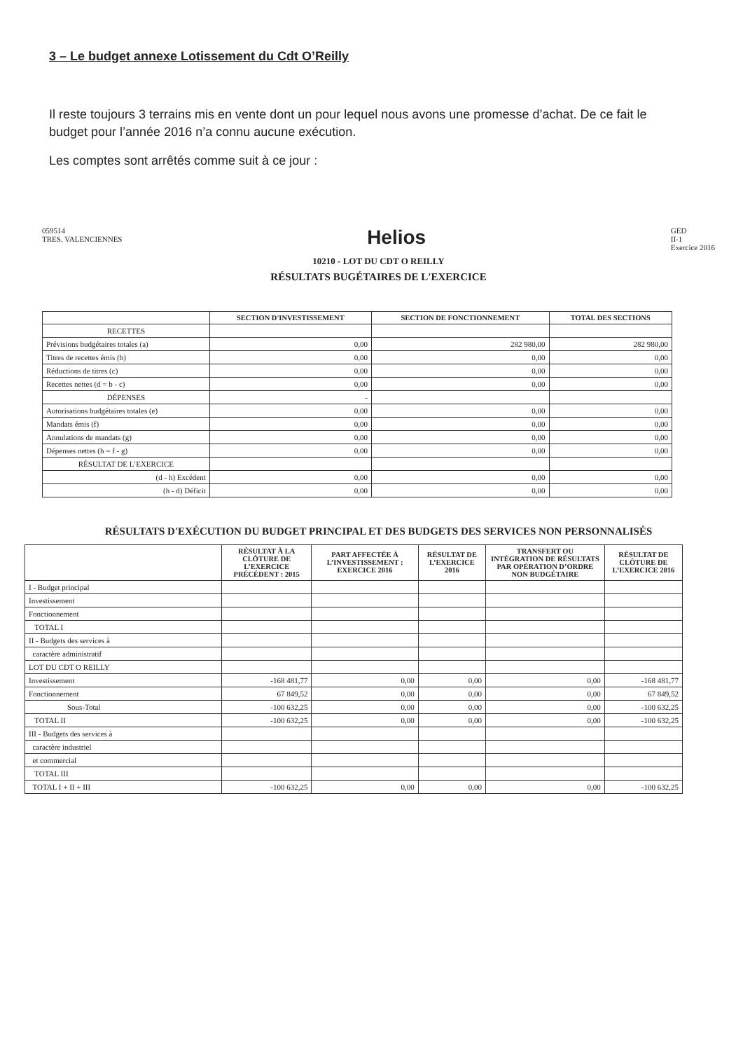3 – Le budget annexe Lotissement du Cdt O’Reilly
Il reste toujours 3 terrains mis en vente dont un pour lequel nous avons une promesse d’achat. De ce fait le budget pour l’année 2016 n’a connu aucune exécution.
Les comptes sont arrêtés comme suit à ce jour :
059514
TRES. VALENCIENNES
Helios
GED
II-1
Exercice 2016
10210 - LOT DU CDT O REILLY
RÉSULTATS BUGÉTAIRES DE L'EXERCICE
| | SECTION D'INVESTISSEMENT | SECTION DE FONCTIONNEMENT | TOTAL DES SECTIONS |
| --- | --- | --- | --- |
| RECETTES | | | |
| Prévisions budgétaires totales (a) | 0,00 | 282 980,00 | 282 980,00 |
| Titres de recettes émis (b) | 0,00 | 0,00 | 0,00 |
| Réductions de titres (c) | 0,00 | 0,00 | 0,00 |
| Recettes nettes (d = b - c) | 0,00 | 0,00 | 0,00 |
| DÉPENSES | - | | |
| Autorisations budgétaires totales (e) | 0,00 | 0,00 | 0,00 |
| Mandats émis (f) | 0,00 | 0,00 | 0,00 |
| Annulations de mandats (g) | 0,00 | 0,00 | 0,00 |
| Dépenses nettes (h = f - g) | 0,00 | 0,00 | 0,00 |
| RÉSULTAT DE L’EXERCICE | | | |
| (d - h) Excédent | 0,00 | 0,00 | 0,00 |
| (h - d) Déficit | 0,00 | 0,00 | 0,00 |
RÉSULTATS D'EXÉCUTION DU BUDGET PRINCIPAL ET DES BUDGETS DES SERVICES NON PERSONNALISÉS
| | RÉSULTAT À LA CLÔTURE DE L’EXERCICE PRÉCÉDENT : 2015 | PART AFFECTÉE À L’INVESTISSEMENT : EXERCICE 2016 | RÉSULTAT DE L’EXERCICE 2016 | TRANSFERT OU INTÉGRATION DE RÉSULTATS PAR OPÉRATION D’ORDRE NON BUDGÉTAIRE | RÉSULTAT DE CLÔTURE DE L’EXERCICE 2016 |
| --- | --- | --- | --- | --- | --- |
| I - Budget principal | | | | | |
| Investissement | | | | | |
| Fonctionnement | | | | | |
| TOTAL I | | | | | |
| II - Budgets des services à | | | | | |
| caractère administratif | | | | | |
| LOT DU CDT O REILLY | | | | | |
| Investissement | -168 481,77 | 0,00 | 0,00 | 0,00 | -168 481,77 |
| Fonctionnement | 67 849,52 | 0,00 | 0,00 | 0,00 | 67 849,52 |
| Sous-Total | -100 632,25 | 0,00 | 0,00 | 0,00 | -100 632,25 |
| TOTAL II | -100 632,25 | 0,00 | 0,00 | 0,00 | -100 632,25 |
| III - Budgets des services à | | | | | |
| caractère industriel | | | | | |
| et commercial | | | | | |
| TOTAL III | | | | | |
| TOTAL I + II + III | -100 632,25 | 0,00 | 0,00 | 0,00 | -100 632,25 |